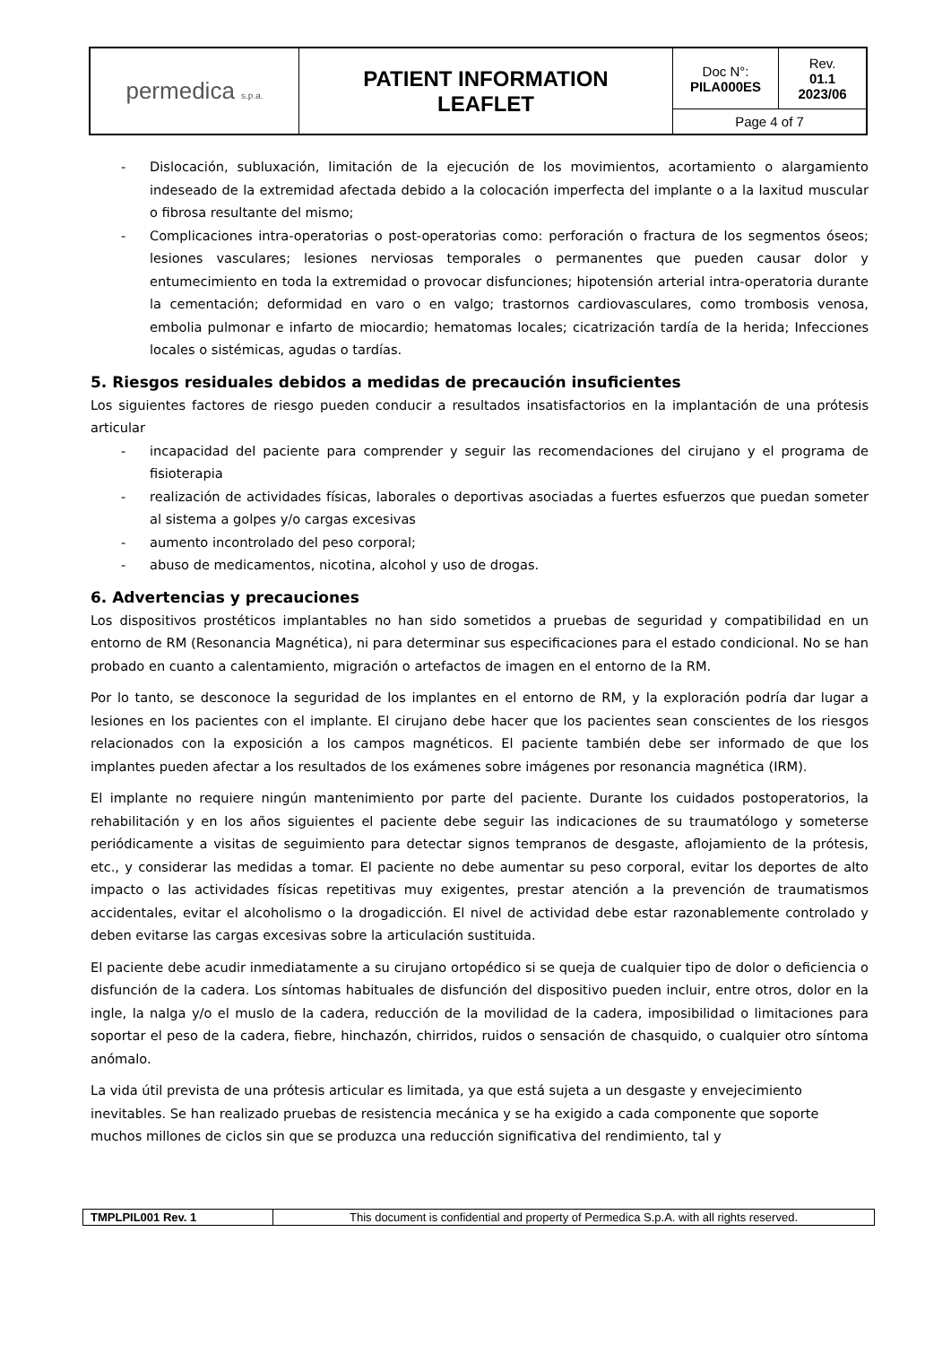| permedica s.p.a. | PATIENT INFORMATION LEAFLET | Doc N°: PILA000ES | Rev. 01.1 2023/06 |
| | | Page 4 of 7 | |
- Dislocación, subluxación, limitación de la ejecución de los movimientos, acortamiento o alargamiento indeseado de la extremidad afectada debido a la colocación imperfecta del implante o a la laxitud muscular o fibrosa resultante del mismo;
- Complicaciones intra-operatorias o post-operatorias como: perforación o fractura de los segmentos óseos; lesiones vasculares; lesiones nerviosas temporales o permanentes que pueden causar dolor y entumecimiento en toda la extremidad o provocar disfunciones; hipotensión arterial intra-operatoria durante la cementación; deformidad en varo o en valgo; trastornos cardiovasculares, como trombosis venosa, embolia pulmonar e infarto de miocardio; hematomas locales; cicatrización tardía de la herida; Infecciones locales o sistémicas, agudas o tardías.
5. Riesgos residuales debidos a medidas de precaución insuficientes
Los siguientes factores de riesgo pueden conducir a resultados insatisfactorios en la implantación de una prótesis articular
- incapacidad del paciente para comprender y seguir las recomendaciones del cirujano y el programa de fisioterapia
- realización de actividades físicas, laborales o deportivas asociadas a fuertes esfuerzos que puedan someter al sistema a golpes y/o cargas excesivas
- aumento incontrolado del peso corporal;
- abuso de medicamentos, nicotina, alcohol y uso de drogas.
6. Advertencias y precauciones
Los dispositivos prostéticos implantables no han sido sometidos a pruebas de seguridad y compatibilidad en un entorno de RM (Resonancia Magnética), ni para determinar sus especificaciones para el estado condicional. No se han probado en cuanto a calentamiento, migración o artefactos de imagen en el entorno de la RM.
Por lo tanto, se desconoce la seguridad de los implantes en el entorno de RM, y la exploración podría dar lugar a lesiones en los pacientes con el implante. El cirujano debe hacer que los pacientes sean conscientes de los riesgos relacionados con la exposición a los campos magnéticos. El paciente también debe ser informado de que los implantes pueden afectar a los resultados de los exámenes sobre imágenes por resonancia magnética (IRM).
El implante no requiere ningún mantenimiento por parte del paciente. Durante los cuidados postoperatorios, la rehabilitación y en los años siguientes el paciente debe seguir las indicaciones de su traumatólogo y someterse periódicamente a visitas de seguimiento para detectar signos tempranos de desgaste, aflojamiento de la prótesis, etc., y considerar las medidas a tomar. El paciente no debe aumentar su peso corporal, evitar los deportes de alto impacto o las actividades físicas repetitivas muy exigentes, prestar atención a la prevención de traumatismos accidentales, evitar el alcoholismo o la drogadicción. El nivel de actividad debe estar razonablemente controlado y deben evitarse las cargas excesivas sobre la articulación sustituida.
El paciente debe acudir inmediatamente a su cirujano ortopédico si se queja de cualquier tipo de dolor o deficiencia o disfunción de la cadera. Los síntomas habituales de disfunción del dispositivo pueden incluir, entre otros, dolor en la ingle, la nalga y/o el muslo de la cadera, reducción de la movilidad de la cadera, imposibilidad o limitaciones para soportar el peso de la cadera, fiebre, hinchazón, chirridos, ruidos o sensación de chasquido, o cualquier otro síntoma anómalo.
La vida útil prevista de una prótesis articular es limitada, ya que está sujeta a un desgaste y envejecimiento inevitables. Se han realizado pruebas de resistencia mecánica y se ha exigido a cada componente que soporte muchos millones de ciclos sin que se produzca una reducción significativa del rendimiento, tal y
| TMPLPIL001 Rev. 1 | This document is confidential and property of Permedica S.p.A. with all rights reserved. |